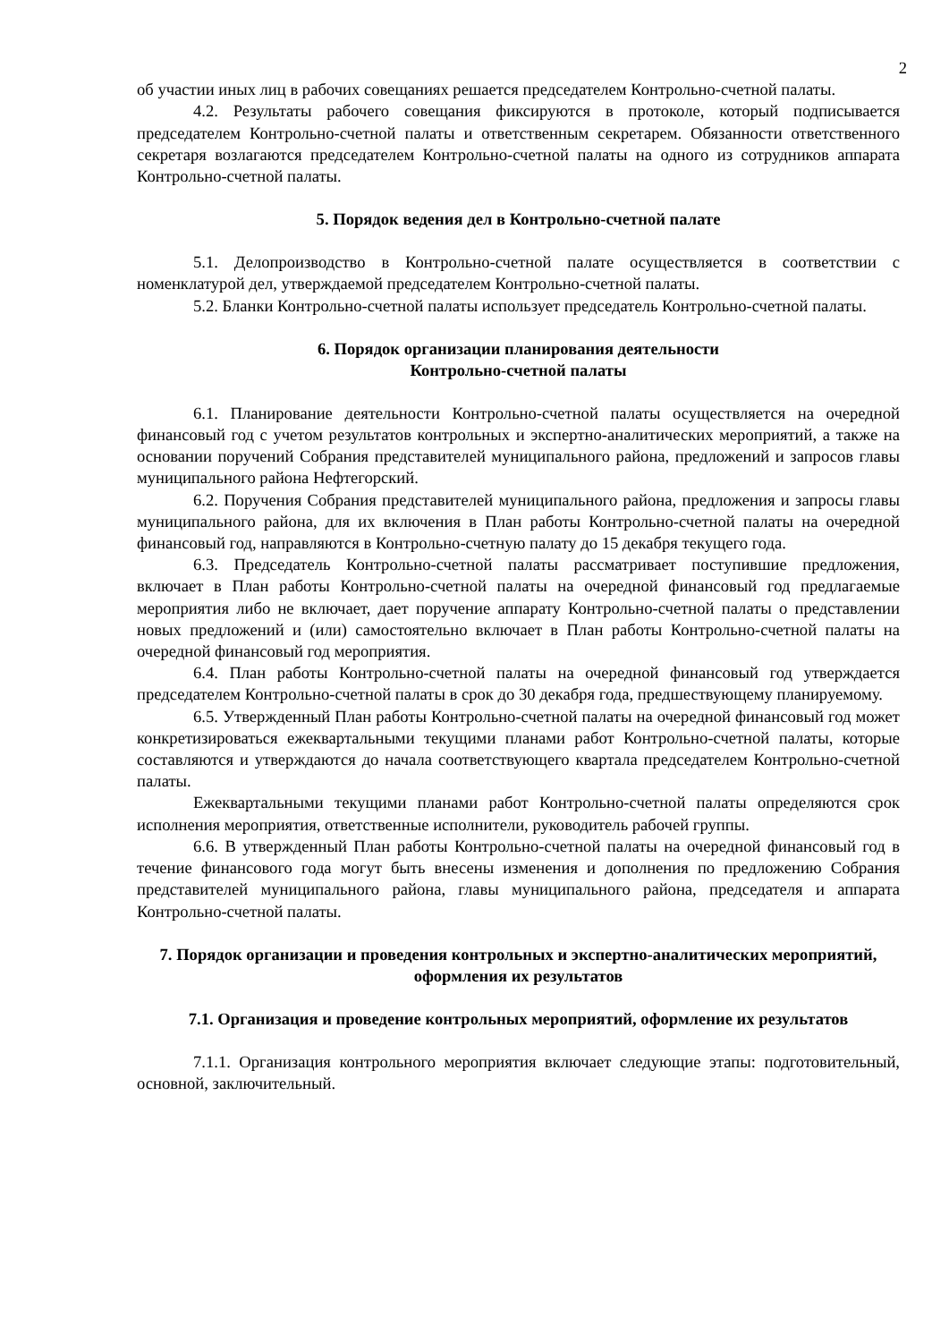2
об участии иных лиц в рабочих совещаниях решается председателем Контрольно-счетной палаты.
4.2. Результаты рабочего совещания фиксируются в протоколе, который подписывается председателем Контрольно-счетной палаты и ответственным секретарем. Обязанности ответственного секретаря возлагаются председателем Контрольно-счетной палаты на одного из сотрудников аппарата Контрольно-счетной палаты.
5. Порядок ведения дел в Контрольно-счетной палате
5.1. Делопроизводство в Контрольно-счетной палате осуществляется в соответствии с номенклатурой дел, утверждаемой председателем Контрольно-счетной палаты.
5.2. Бланки Контрольно-счетной палаты использует председатель Контрольно-счетной палаты.
6. Порядок организации планирования деятельности
Контрольно-счетной палаты
6.1. Планирование деятельности Контрольно-счетной палаты осуществляется на очередной финансовый год с учетом результатов контрольных и экспертно-аналитических мероприятий, а также на основании поручений Собрания представителей муниципального района, предложений и запросов главы муниципального района Нефтегорский.
6.2. Поручения Собрания представителей муниципального района, предложения и запросы главы муниципального района, для их включения в План работы Контрольно-счетной палаты на очередной финансовый год, направляются в Контрольно-счетную палату до 15 декабря текущего года.
6.3. Председатель Контрольно-счетной палаты рассматривает поступившие предложения, включает в План работы Контрольно-счетной палаты на очередной финансовый год предлагаемые мероприятия либо не включает, дает поручение аппарату Контрольно-счетной палаты о представлении новых предложений и (или) самостоятельно включает в План работы Контрольно-счетной палаты на очередной финансовый год мероприятия.
6.4. План работы Контрольно-счетной палаты на очередной финансовый год утверждается председателем Контрольно-счетной палаты в срок до 30 декабря года, предшествующему планируемому.
6.5. Утвержденный План работы Контрольно-счетной палаты на очередной финансовый год может конкретизироваться ежеквартальными текущими планами работ Контрольно-счетной палаты, которые составляются и утверждаются до начала соответствующего квартала председателем Контрольно-счетной палаты.
Ежеквартальными текущими планами работ Контрольно-счетной палаты определяются срок исполнения мероприятия, ответственные исполнители, руководитель рабочей группы.
6.6. В утвержденный План работы Контрольно-счетной палаты на очередной финансовый год в течение финансового года могут быть внесены изменения и дополнения по предложению Собрания представителей муниципального района, главы муниципального района, председателя и аппарата Контрольно-счетной палаты.
7. Порядок организации и проведения контрольных и экспертно-аналитических мероприятий, оформления их результатов
7.1. Организация и проведение контрольных мероприятий, оформление их результатов
7.1.1. Организация контрольного мероприятия включает следующие этапы: подготовительный, основной, заключительный.